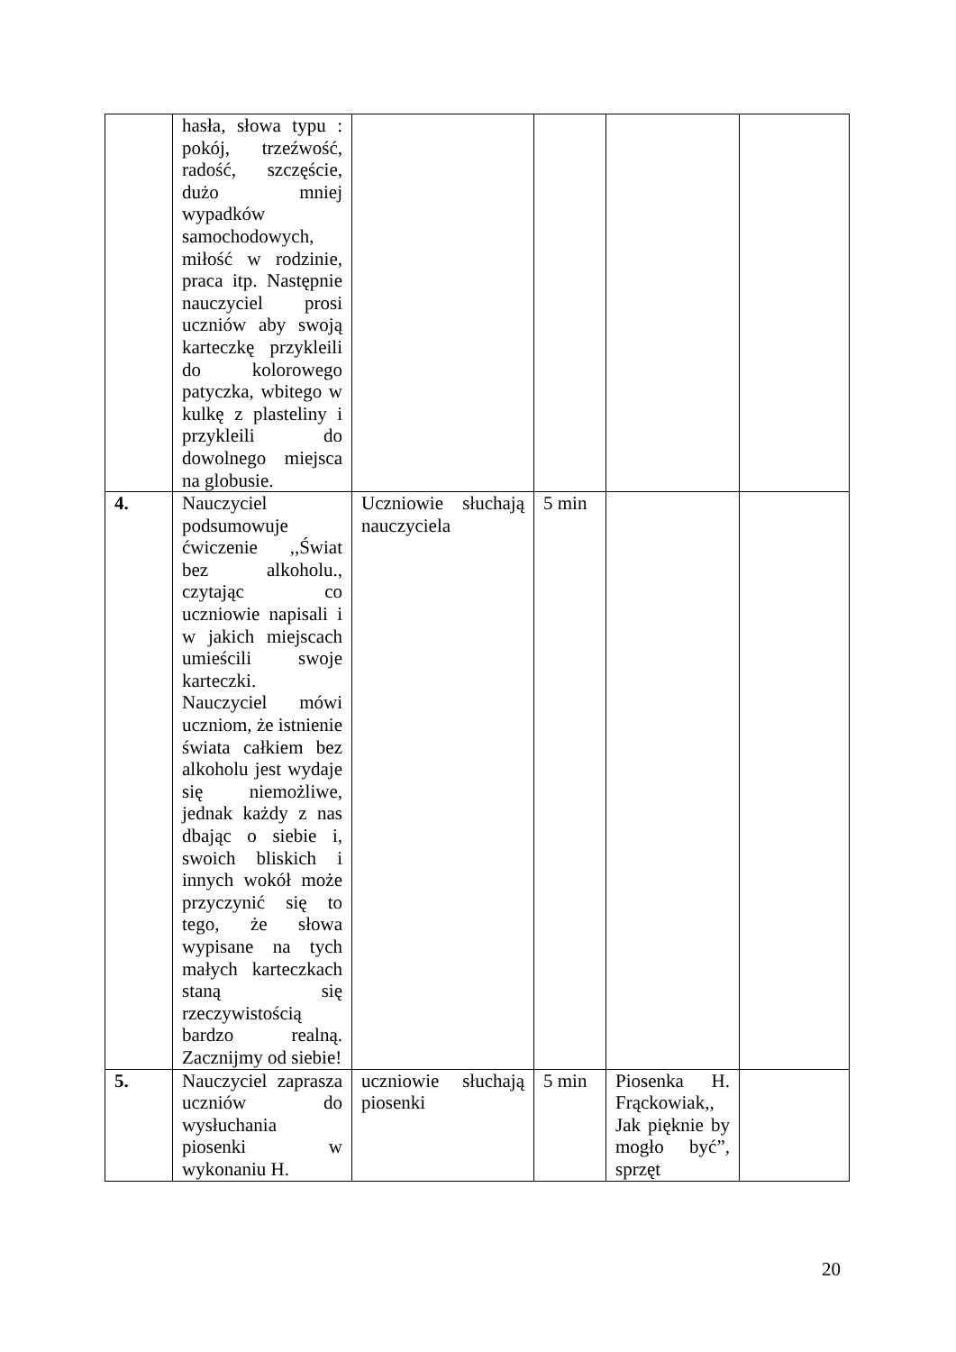| | hasła, słowa typu : pokój, trzeźwość, radość, szczęście, dużo mniej wypadków samochodowych, miłość w rodzinie, praca itp. Następnie nauczyciel prosi uczniów aby swoją karteczkę przykleili do kolorowego patyczka, wbitego w kulkę z plasteliny i przykleili do dowolnego miejsca na globusie. | | | | |
| 4. | Nauczyciel podsumowuje ćwiczenie ,,Świat bez alkoholu., czytając co uczniowie napisali i w jakich miejscach umieścili swoje karteczki. Nauczyciel mówi uczniom, że istnienie świata całkiem bez alkoholu jest wydaje się niemożliwe, jednak każdy z nas dbając o siebie i, swoich bliskich i innych wokół może przyczynić się to tego, że słowa wypisane na tych małych karteczkach staną się rzeczywistością bardzo realną. Zacznijmy od siebie! | Uczniowie słuchają nauczyciela | 5 min | | |
| 5. | Nauczyciel zaprasza uczniów do wysłuchania piosenki w wykonaniu H. | uczniowie słuchają piosenki | 5 min | Piosenka H. Frąckowiak,, Jak pięknie by mogło być”, sprzęt | |
20